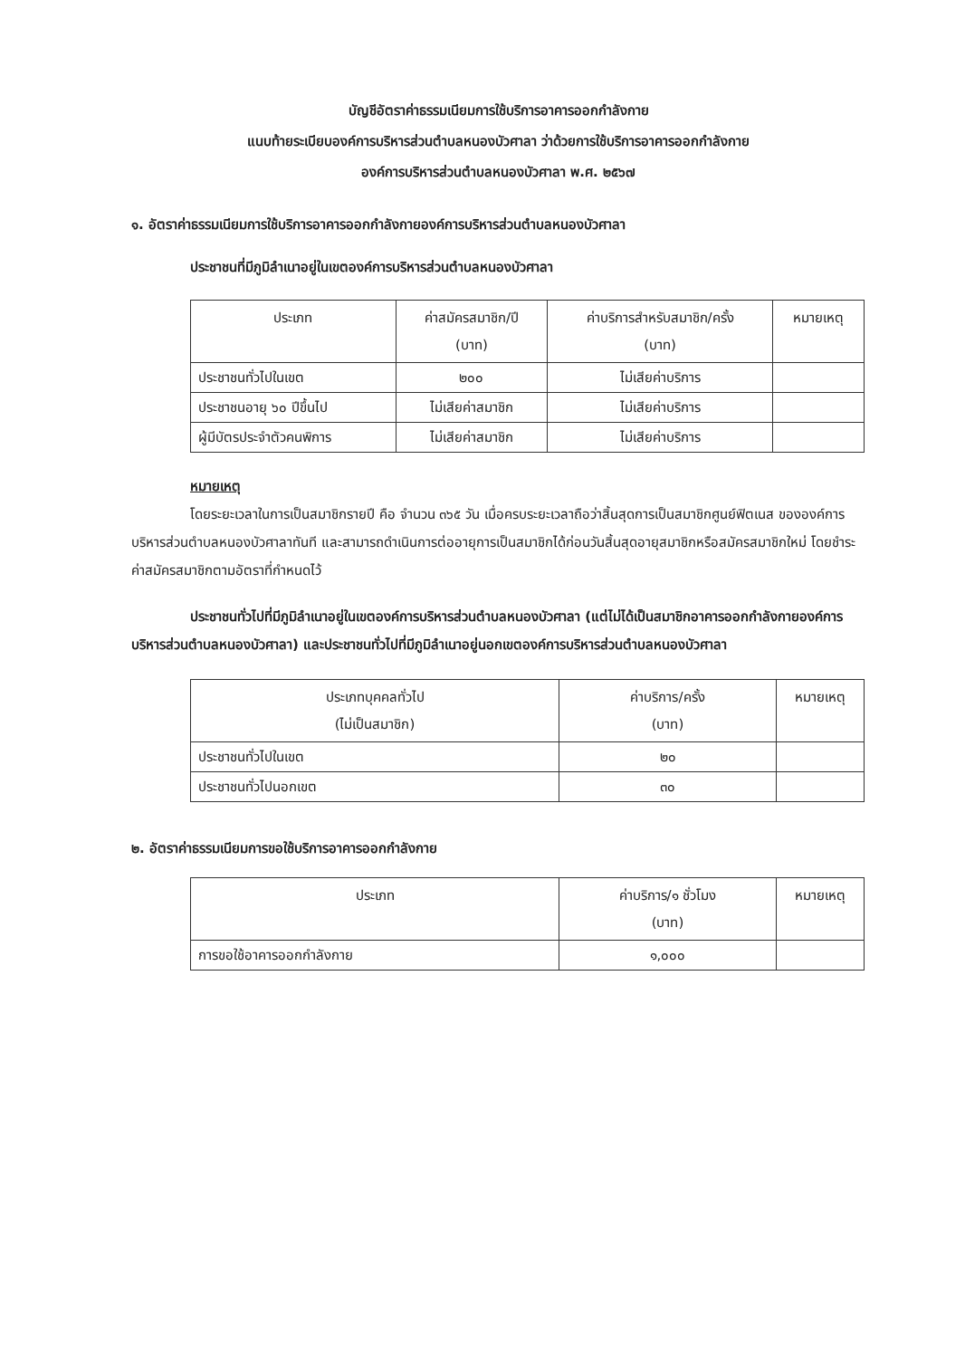บัญชีอัตราค่าธรรมเนียมการใช้บริการอาคารออกกำลังกาย
แนบท้ายระเบียบองค์การบริหารส่วนตำบลหนองบัวศาลา ว่าด้วยการใช้บริการอาคารออกกำลังกาย
องค์การบริหารส่วนตำบลหนองบัวศาลา พ.ศ. ๒๕๖๗
๑. อัตราค่าธรรมเนียมการใช้บริการอาคารออกกำลังกายองค์การบริหารส่วนตำบลหนองบัวศาลา
ประชาชนที่มีภูมิลำเนาอยู่ในเขตองค์การบริหารส่วนตำบลหนองบัวศาลา
| ประเภท | ค่าสมัครสมาชิก/ปี (บาท) | ค่าบริการสำหรับสมาชิก/ครั้ง (บาท) | หมายเหตุ |
| --- | --- | --- | --- |
| ประชาชนทั่วไปในเขต | ๒๐๐ | ไม่เสียค่าบริการ | |
| ประชาชนอายุ ๖๐ ปีขึ้นไป | ไม่เสียค่าสมาชิก | ไม่เสียค่าบริการ | |
| ผู้มีบัตรประจำตัวคนพิการ | ไม่เสียค่าสมาชิก | ไม่เสียค่าบริการ | |
หมายเหตุ
โดยระยะเวลาในการเป็นสมาชิกรายปี คือ จำนวน ๓๖๕ วัน เมื่อครบระยะเวลาถือว่าสิ้นสุดการเป็นสมาชิกศูนย์ฟิตเนส ขององค์การบริหารส่วนตำบลหนองบัวศาลาทันที และสามารถดำเนินการต่ออายุการเป็นสมาชิกได้ก่อนวันสิ้นสุดอายุสมาชิกหรือสมัครสมาชิกใหม่ โดยชำระค่าสมัครสมาชิกตามอัตราที่กำหนดไว้
ประชาชนทั่วไปที่มีภูมิลำเนาอยู่ในเขตองค์การบริหารส่วนตำบลหนองบัวศาลา (แต่ไม่ได้เป็นสมาชิกอาคารออกกำลังกายองค์การบริหารส่วนตำบลหนองบัวศาลา) และประชาชนทั่วไปที่มีภูมิลำเนาอยู่นอกเขตองค์การบริหารส่วนตำบลหนองบัวศาลา
| ประเภทบุคคลทั่วไป (ไม่เป็นสมาชิก) | ค่าบริการ/ครั้ง (บาท) | หมายเหตุ |
| --- | --- | --- |
| ประชาชนทั่วไปในเขต | ๒๐ | |
| ประชาชนทั่วไปนอกเขต | ๓๐ | |
๒. อัตราค่าธรรมเนียมการขอใช้บริการอาคารออกกำลังกาย
| ประเภท | ค่าบริการ/๑ ชั่วโมง (บาท) | หมายเหตุ |
| --- | --- | --- |
| การขอใช้อาคารออกกำลังกาย | ๑,๐๐๐ | |